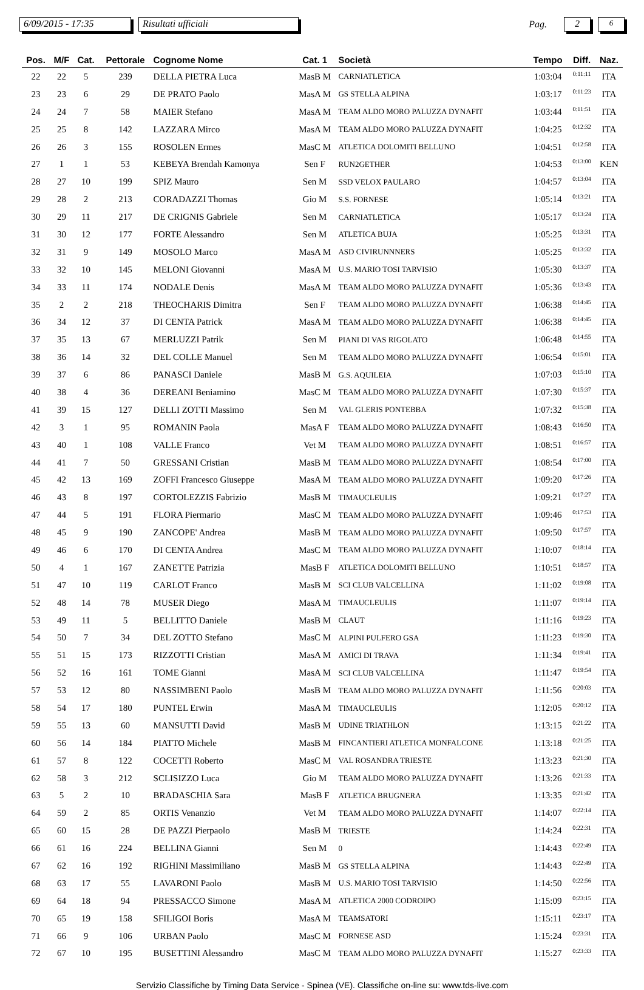6/09/2015 - 17:35 Risultati ufficiali
Pag.
2
6
| Pos. | M/F | Cat. | Pettorale | Cognome Nome | Cat. 1 | Società | Tempo | Diff. | Naz. |
| --- | --- | --- | --- | --- | --- | --- | --- | --- | --- |
| 22 | 22 | 5 | 239 | DELLA PIETRA Luca | MasB M | CARNIATLETICA | 1:03:04 | 0:11:11 | ITA |
| 23 | 23 | 6 | 29 | DE PRATO Paolo | MasA M | GS STELLA ALPINA | 1:03:17 | 0:11:23 | ITA |
| 24 | 24 | 7 | 58 | MAIER Stefano | MasA M | TEAM ALDO MORO PALUZZA DYNAFIT | 1:03:44 | 0:11:51 | ITA |
| 25 | 25 | 8 | 142 | LAZZARA Mirco | MasA M | TEAM ALDO MORO PALUZZA DYNAFIT | 1:04:25 | 0:12:32 | ITA |
| 26 | 26 | 3 | 155 | ROSOLEN Ermes | MasC M | ATLETICA DOLOMITI BELLUNO | 1:04:51 | 0:12:58 | ITA |
| 27 | 1 | 1 | 53 | KEBEYA Brendah Kamonya | Sen F | RUN2GETHER | 1:04:53 | 0:13:00 | KEN |
| 28 | 27 | 10 | 199 | SPIZ Mauro | Sen M | SSD VELOX PAULARO | 1:04:57 | 0:13:04 | ITA |
| 29 | 28 | 2 | 213 | CORADAZZI Thomas | Gio M | S.S. FORNESE | 1:05:14 | 0:13:21 | ITA |
| 30 | 29 | 11 | 217 | DE CRIGNIS Gabriele | Sen M | CARNIATLETICA | 1:05:17 | 0:13:24 | ITA |
| 31 | 30 | 12 | 177 | FORTE Alessandro | Sen M | ATLETICA BUJA | 1:05:25 | 0:13:31 | ITA |
| 32 | 31 | 9 | 149 | MOSOLO Marco | MasA M | ASD CIVIRUNNNERS | 1:05:25 | 0:13:32 | ITA |
| 33 | 32 | 10 | 145 | MELONI Giovanni | MasA M | U.S. MARIO TOSI TARVISIO | 1:05:30 | 0:13:37 | ITA |
| 34 | 33 | 11 | 174 | NODALE Denis | MasA M | TEAM ALDO MORO PALUZZA DYNAFIT | 1:05:36 | 0:13:43 | ITA |
| 35 | 2 | 2 | 218 | THEOCHARIS Dimitra | Sen F | TEAM ALDO MORO PALUZZA DYNAFIT | 1:06:38 | 0:14:45 | ITA |
| 36 | 34 | 12 | 37 | DI CENTA Patrick | MasA M | TEAM ALDO MORO PALUZZA DYNAFIT | 1:06:38 | 0:14:45 | ITA |
| 37 | 35 | 13 | 67 | MERLUZZI Patrik | Sen M | PIANI DI VAS RIGOLATO | 1:06:48 | 0:14:55 | ITA |
| 38 | 36 | 14 | 32 | DEL COLLE Manuel | Sen M | TEAM ALDO MORO PALUZZA DYNAFIT | 1:06:54 | 0:15:01 | ITA |
| 39 | 37 | 6 | 86 | PANASCI Daniele | MasB M | G.S. AQUILEIA | 1:07:03 | 0:15:10 | ITA |
| 40 | 38 | 4 | 36 | DEREANI Beniamino | MasC M | TEAM ALDO MORO PALUZZA DYNAFIT | 1:07:30 | 0:15:37 | ITA |
| 41 | 39 | 15 | 127 | DELLI ZOTTI Massimo | Sen M | VAL GLERIS PONTEBBA | 1:07:32 | 0:15:38 | ITA |
| 42 | 3 | 1 | 95 | ROMANIN Paola | MasA F | TEAM ALDO MORO PALUZZA DYNAFIT | 1:08:43 | 0:16:50 | ITA |
| 43 | 40 | 1 | 108 | VALLE Franco | Vet M | TEAM ALDO MORO PALUZZA DYNAFIT | 1:08:51 | 0:16:57 | ITA |
| 44 | 41 | 7 | 50 | GRESSANI Cristian | MasB M | TEAM ALDO MORO PALUZZA DYNAFIT | 1:08:54 | 0:17:00 | ITA |
| 45 | 42 | 13 | 169 | ZOFFI Francesco Giuseppe | MasA M | TEAM ALDO MORO PALUZZA DYNAFIT | 1:09:20 | 0:17:26 | ITA |
| 46 | 43 | 8 | 197 | CORTOLEZZIS Fabrizio | MasB M | TIMAUCLEULIS | 1:09:21 | 0:17:27 | ITA |
| 47 | 44 | 5 | 191 | FLORA Piermario | MasC M | TEAM ALDO MORO PALUZZA DYNAFIT | 1:09:46 | 0:17:53 | ITA |
| 48 | 45 | 9 | 190 | ZANCOPE' Andrea | MasB M | TEAM ALDO MORO PALUZZA DYNAFIT | 1:09:50 | 0:17:57 | ITA |
| 49 | 46 | 6 | 170 | DI CENTA Andrea | MasC M | TEAM ALDO MORO PALUZZA DYNAFIT | 1:10:07 | 0:18:14 | ITA |
| 50 | 4 | 1 | 167 | ZANETTE Patrizia | MasB F | ATLETICA DOLOMITI BELLUNO | 1:10:51 | 0:18:57 | ITA |
| 51 | 47 | 10 | 119 | CARLOT Franco | MasB M | SCI CLUB VALCELLINA | 1:11:02 | 0:19:08 | ITA |
| 52 | 48 | 14 | 78 | MUSER Diego | MasA M | TIMAUCLEULIS | 1:11:07 | 0:19:14 | ITA |
| 53 | 49 | 11 | 5 | BELLITTO Daniele | MasB M | CLAUT | 1:11:16 | 0:19:23 | ITA |
| 54 | 50 | 7 | 34 | DEL ZOTTO Stefano | MasC M | ALPINI PULFERO GSA | 1:11:23 | 0:19:30 | ITA |
| 55 | 51 | 15 | 173 | RIZZOTTI Cristian | MasA M | AMICI DI TRAVA | 1:11:34 | 0:19:41 | ITA |
| 56 | 52 | 16 | 161 | TOME Gianni | MasA M | SCI CLUB VALCELLINA | 1:11:47 | 0:19:54 | ITA |
| 57 | 53 | 12 | 80 | NASSIMBENI Paolo | MasB M | TEAM ALDO MORO PALUZZA DYNAFIT | 1:11:56 | 0:20:03 | ITA |
| 58 | 54 | 17 | 180 | PUNTEL Erwin | MasA M | TIMAUCLEULIS | 1:12:05 | 0:20:12 | ITA |
| 59 | 55 | 13 | 60 | MANSUTTI David | MasB M | UDINE TRIATHLON | 1:13:15 | 0:21:22 | ITA |
| 60 | 56 | 14 | 184 | PIATTO Michele | MasB M | FINCANTIERI ATLETICA MONFALCONE | 1:13:18 | 0:21:25 | ITA |
| 61 | 57 | 8 | 122 | COCETTI Roberto | MasC M | VAL ROSANDRA TRIESTE | 1:13:23 | 0:21:30 | ITA |
| 62 | 58 | 3 | 212 | SCLISIZZO Luca | Gio M | TEAM ALDO MORO PALUZZA DYNAFIT | 1:13:26 | 0:21:33 | ITA |
| 63 | 5 | 2 | 10 | BRADASCHIA Sara | MasB F | ATLETICA BRUGNERA | 1:13:35 | 0:21:42 | ITA |
| 64 | 59 | 2 | 85 | ORTIS Venanzio | Vet M | TEAM ALDO MORO PALUZZA DYNAFIT | 1:14:07 | 0:22:14 | ITA |
| 65 | 60 | 15 | 28 | DE PAZZI Pierpaolo | MasB M | TRIESTE | 1:14:24 | 0:22:31 | ITA |
| 66 | 61 | 16 | 224 | BELLINA Gianni | Sen M | 0 | 1:14:43 | 0:22:49 | ITA |
| 67 | 62 | 16 | 192 | RIGHINI Massimiliano | MasB M | GS STELLA ALPINA | 1:14:43 | 0:22:49 | ITA |
| 68 | 63 | 17 | 55 | LAVARONI Paolo | MasB M | U.S. MARIO TOSI TARVISIO | 1:14:50 | 0:22:56 | ITA |
| 69 | 64 | 18 | 94 | PRESSACCO Simone | MasA M | ATLETICA 2000 CODROIPO | 1:15:09 | 0:23:15 | ITA |
| 70 | 65 | 19 | 158 | SFILIGOI Boris | MasA M | TEAMSATORI | 1:15:11 | 0:23:17 | ITA |
| 71 | 66 | 9 | 106 | URBAN Paolo | MasC M | FORNESE ASD | 1:15:24 | 0:23:31 | ITA |
| 72 | 67 | 10 | 195 | BUSETTINI Alessandro | MasC M | TEAM ALDO MORO PALUZZA DYNAFIT | 1:15:27 | 0:23:33 | ITA |
Servizio Classifiche by Timing Data Service - Spinea (VE). Classifiche on-line su: www.tds-live.com